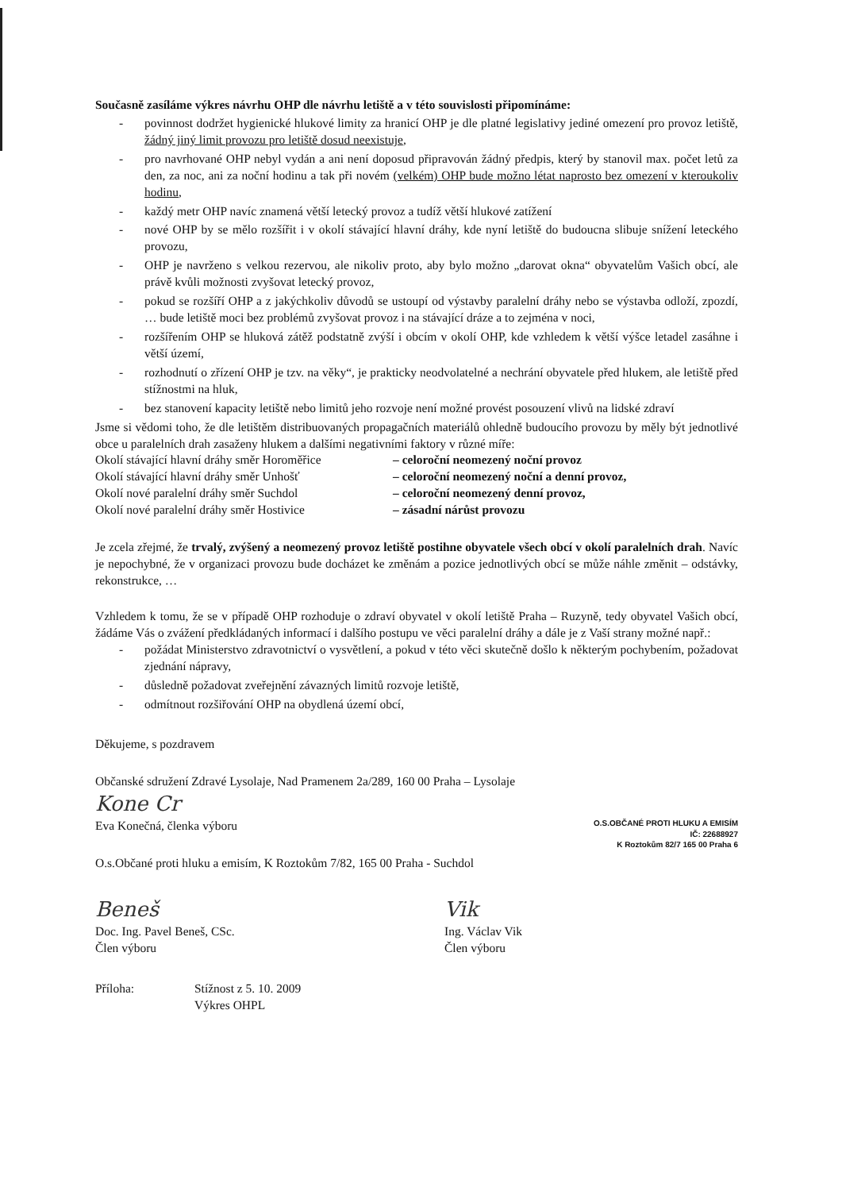Současně zasíláme výkres návrhu OHP dle návrhu letiště a v této souvislosti připomínáme:
- povinnost dodržet hygienické hlukové limity za hranicí OHP je dle platné legislativy jediné omezení pro provoz letiště, žádný jiný limit provozu pro letiště dosud neexistuje,
- pro navrhované OHP nebyl vydán a ani není doposud připravován žádný předpis, který by stanovil max. počet letů za den, za noc, ani za noční hodinu a tak při novém (velkém) OHP bude možno létat naprosto bez omezení v kteroukoliv hodinu,
- každý metr OHP navíc znamená větší letecký provoz a tudíž větší hlukové zatížení
- nové OHP by se mělo rozšířit i v okolí stávající hlavní dráhy, kde nyní letiště do budoucna slibuje snížení leteckého provozu,
- OHP je navrženo s velkou rezervou, ale nikoliv proto, aby bylo možno „darovat okna“ obyvatelům Vašich obcí, ale právě kvůli možnosti zvyšovat letecký provoz,
- pokud se rozšíří OHP a z jakýchkoliv důvodů se ustoupí od výstavby paralelní dráhy nebo se výstavba odloží, zpozdí, … bude letiště moci bez problémů zvyšovat provoz i na stávající dráze a to zejména v noci,
- rozšířením OHP se hluková zátěž podstatně zvýší i obcím v okolí OHP, kde vzhledem k větší výšce letadel zasáhne i větší území,
- rozhodnutí o zřízení OHP je tzv. na věky“, je prakticky neodvolatelné a nechrání obyvatele před hlukem, ale letiště před stížnostmi na hluk,
- bez stanovení kapacity letiště nebo limitů jeho rozvoje není možné provést posouzení vlivů na lidské zdraví
Jsme si vědomi toho, že dle letištěm distribuovaných propagačních materiálů ohledně budoucího provozu by měly být jednotlivé obce u paralelních drah zasaženy hlukem a dalšími negativními faktory v různé míře:
Okolí stávající hlavní dráhy směr Horoměřice – celoroční neomezený noční provoz
Okolí stávající hlavní dráhy směr Unhošť – celoroční neomezený noční a denní provoz,
Okolí nové paralelní dráhy směr Suchdol – celoroční neomezený denní provoz,
Okolí nové paralelní dráhy směr Hostivice – zásadní nárůst provozu
Je zcela zřejmé, že trvalý, zvýšený a neomezený provoz letiště postihne obyvatele všech obcí v okolí paralelních drah. Navíc je nepochybné, že v organizaci provozu bude docházet ke změnám a pozice jednotlivých obcí se může náhle změnit – odstávky, rekonstrukce, …
Vzhledem k tomu, že se v případě OHP rozhoduje o zdraví obyvatel v okolí letiště Praha – Ruzyně, tedy obyvatel Vašich obcí, žádáme Vás o zvážení předkládaných informací i dalšího postupu ve věci paralelní dráhy a dále je z Vaší strany možné např.:
- požádat Ministerstvo zdravotnictví o vysvětlení, a pokud v této věci skutečně došlo k některým pochybením, požadovat zjednání nápravy,
- důsledně požadovat zveřejnění závazných limitů rozvoje letiště,
- odmítnout rozšiřování OHP na obydlená území obcí,
Děkujeme, s pozdravem
Občanské sdružení Zdravé Lysolaje, Nad Pramenem 2a/289, 160 00 Praha – Lysolaje
Kone Cr
Eva Konečná, členka výboru
O.S.OBČANÉ PROTI HLUKU A EMISÍM
IČ: 22688927
K Roztokům 82/7 165 00 Praha 6
O.s.Občané proti hluku a emisím, K Roztokům 7/82, 165 00 Praha - Suchdol
Beneš
Doc. Ing. Pavel Beneš, CSc.
Člen výboru
Vik
Ing. Václav Vik
Člen výboru
Příloha: Stížnost z 5. 10. 2009
Výkres OHPL